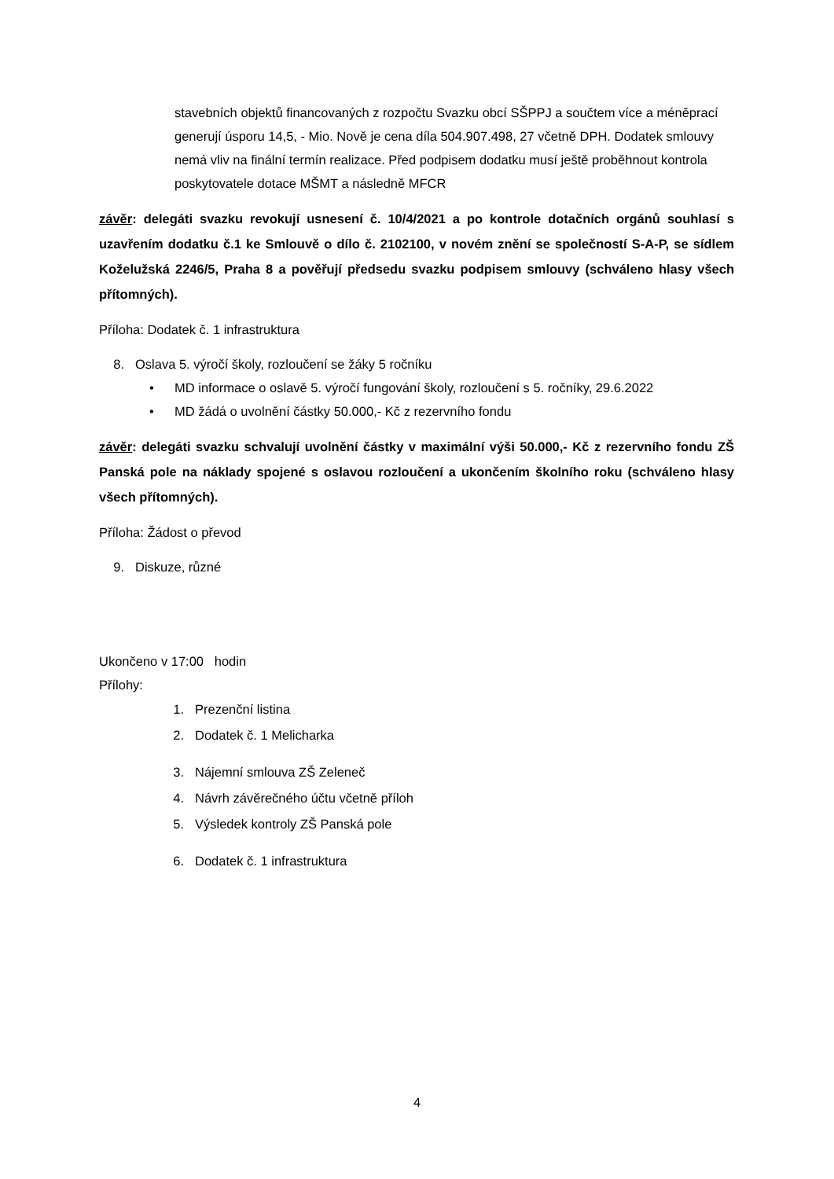stavebních objektů financovaných z rozpočtu Svazku obcí SŠPPJ a součtem více a méněprací generují úsporu 14,5, - Mio. Nově je cena díla 504.907.498, 27 včetně DPH. Dodatek smlouvy nemá vliv na finální termín realizace. Před podpisem dodatku musí ještě proběhnout kontrola poskytovatele dotace MŠMT a následně MFCR
závěr: delegáti svazku revokují usnesení č. 10/4/2021 a po kontrole dotačních orgánů souhlasí s uzavřením dodatku č.1 ke Smlouvě o dílo č. 2102100, v novém znění se společností S-A-P, se sídlem Koželužská 2246/5, Praha 8 a pověřují předsedu svazku podpisem smlouvy (schváleno hlasy všech přítomných).
Příloha: Dodatek č. 1 infrastruktura
8. Oslava 5. výročí školy, rozloučení se žáky 5 ročníku
• MD informace o oslavě 5. výročí fungování školy, rozloučení s 5. ročníky, 29.6.2022
• MD žádá o uvolnění částky 50.000,- Kč z rezervního fondu
závěr: delegáti svazku schvalují uvolnění částky v maximální výši 50.000,- Kč z rezervního fondu ZŠ Panská pole na náklady spojené s oslavou rozloučení a ukončením školního roku (schváleno hlasy všech přítomných).
Příloha: Žádost o převod
9. Diskuze, různé
Ukončeno v 17:00 hodin
Přílohy:
1. Prezenční listina
2. Dodatek č. 1 Melicharka
3. Nájemní smlouva ZŠ Zeleneč
4. Návrh závěrečného účtu včetně příloh
5. Výsledek kontroly ZŠ Panská pole
6. Dodatek č. 1 infrastruktura
4